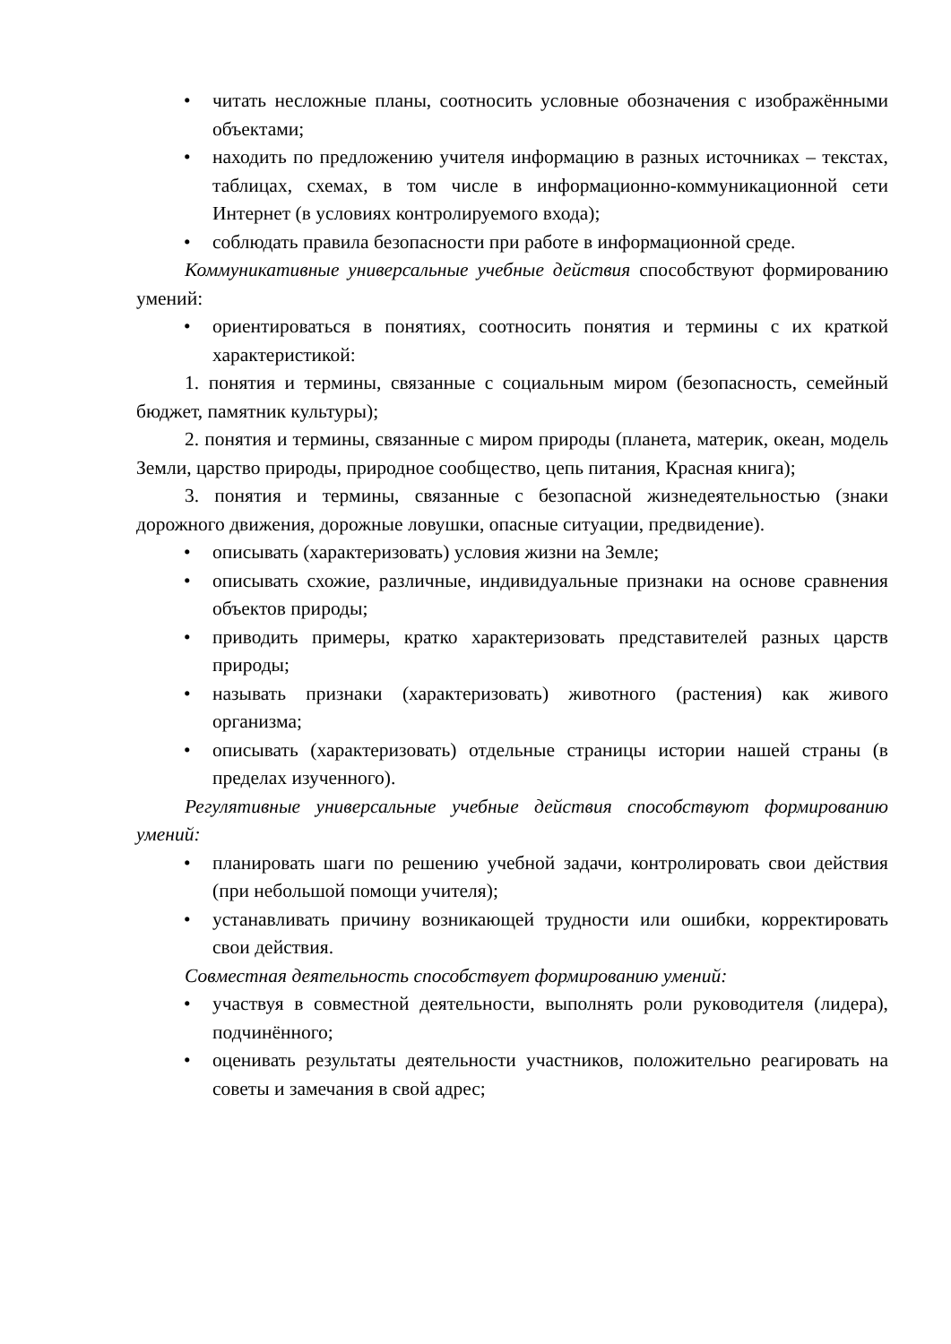• читать несложные планы, соотносить условные обозначения с изображёнными объектами;
• находить по предложению учителя информацию в разных источниках – текстах, таблицах, схемах, в том числе в информационно-коммуникационной сети Интернет (в условиях контролируемого входа);
• соблюдать правила безопасности при работе в информационной среде.
Коммуникативные универсальные учебные действия способствуют формированию умений:
• ориентироваться в понятиях, соотносить понятия и термины с их краткой характеристикой:
1. понятия и термины, связанные с социальным миром (безопасность, семейный бюджет, памятник культуры);
2. понятия и термины, связанные с миром природы (планета, материк, океан, модель Земли, царство природы, природное сообщество, цепь питания, Красная книга);
3. понятия и термины, связанные с безопасной жизнедеятельностью (знаки дорожного движения, дорожные ловушки, опасные ситуации, предвидение).
• описывать (характеризовать) условия жизни на Земле;
• описывать схожие, различные, индивидуальные признаки на основе сравнения объектов природы;
• приводить примеры, кратко характеризовать представителей разных царств природы;
• называть признаки (характеризовать) животного (растения) как живого организма;
• описывать (характеризовать) отдельные страницы истории нашей страны (в пределах изученного).
Регулятивные универсальные учебные действия способствуют формированию умений:
• планировать шаги по решению учебной задачи, контролировать свои действия (при небольшой помощи учителя);
• устанавливать причину возникающей трудности или ошибки, корректировать свои действия.
Совместная деятельность способствует формированию умений:
• участвуя в совместной деятельности, выполнять роли руководителя (лидера), подчинённого;
• оценивать результаты деятельности участников, положительно реагировать на советы и замечания в свой адрес;